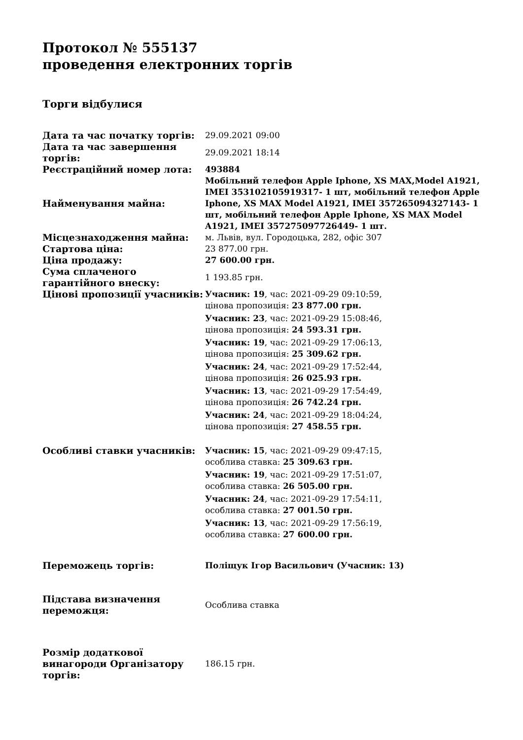Протокол № 555137
проведення електронних торгів
Торги відбулися
| Дата та час початку торгів: | 29.09.2021 09:00 |
| Дата та час завершення торгів: | 29.09.2021 18:14 |
| Реєстраційний номер лота: | 493884 |
| Найменування майна: | Мобільний телефон Apple Iphone, XS MAX,Model A1921, IMEI 353102105919317- 1 шт, мобільний телефон Apple Iphone, XS MAX Model A1921, IMEI 357265094327143- 1 шт, мобільний телефон Apple Iphone, XS MAX Model A1921, IMEI 357275097726449- 1 шт. |
| Місцезнаходження майна: | м. Львів, вул. Городоцька, 282, офіс 307 |
| Стартова ціна: | 23 877.00 грн. |
| Ціна продажу: | 27 600.00 грн. |
| Сума сплаченого гарантійного внеску: | 1 193.85 грн. |
| Цінові пропозиції учасників: | Учасник: 19 , час: 2021-09-29 09:10:59, цінова пропозиція: 23 877.00 грн. Учасник: 23 , час: 2021-09-29 15:08:46, цінова пропозиція: 24 593.31 грн. Учасник: 19 , час: 2021-09-29 17:06:13, цінова пропозиція: 25 309.62 грн. Учасник: 24 , час: 2021-09-29 17:52:44, цінова пропозиція: 26 025.93 грн. Учасник: 13 , час: 2021-09-29 17:54:49, цінова пропозиція: 26 742.24 грн. Учасник: 24 , час: 2021-09-29 18:04:24, цінова пропозиція: 27 458.55 грн. |
| Особливі ставки учасників: | Учасник: 15 , час: 2021-09-29 09:47:15, особлива ставка: 25 309.63 грн. Учасник: 19 , час: 2021-09-29 17:51:07, особлива ставка: 26 505.00 грн. Учасник: 24 , час: 2021-09-29 17:54:11, особлива ставка: 27 001.50 грн. Учасник: 13 , час: 2021-09-29 17:56:19, особлива ставка: 27 600.00 грн. |
| Переможець торгів: | Поліщук Ігор Васильович (Учасник: 13) |
| Підстава визначення переможця: | Особлива ставка |
| Розмір додаткової винагороди Організатору торгів: | 186.15 грн. |